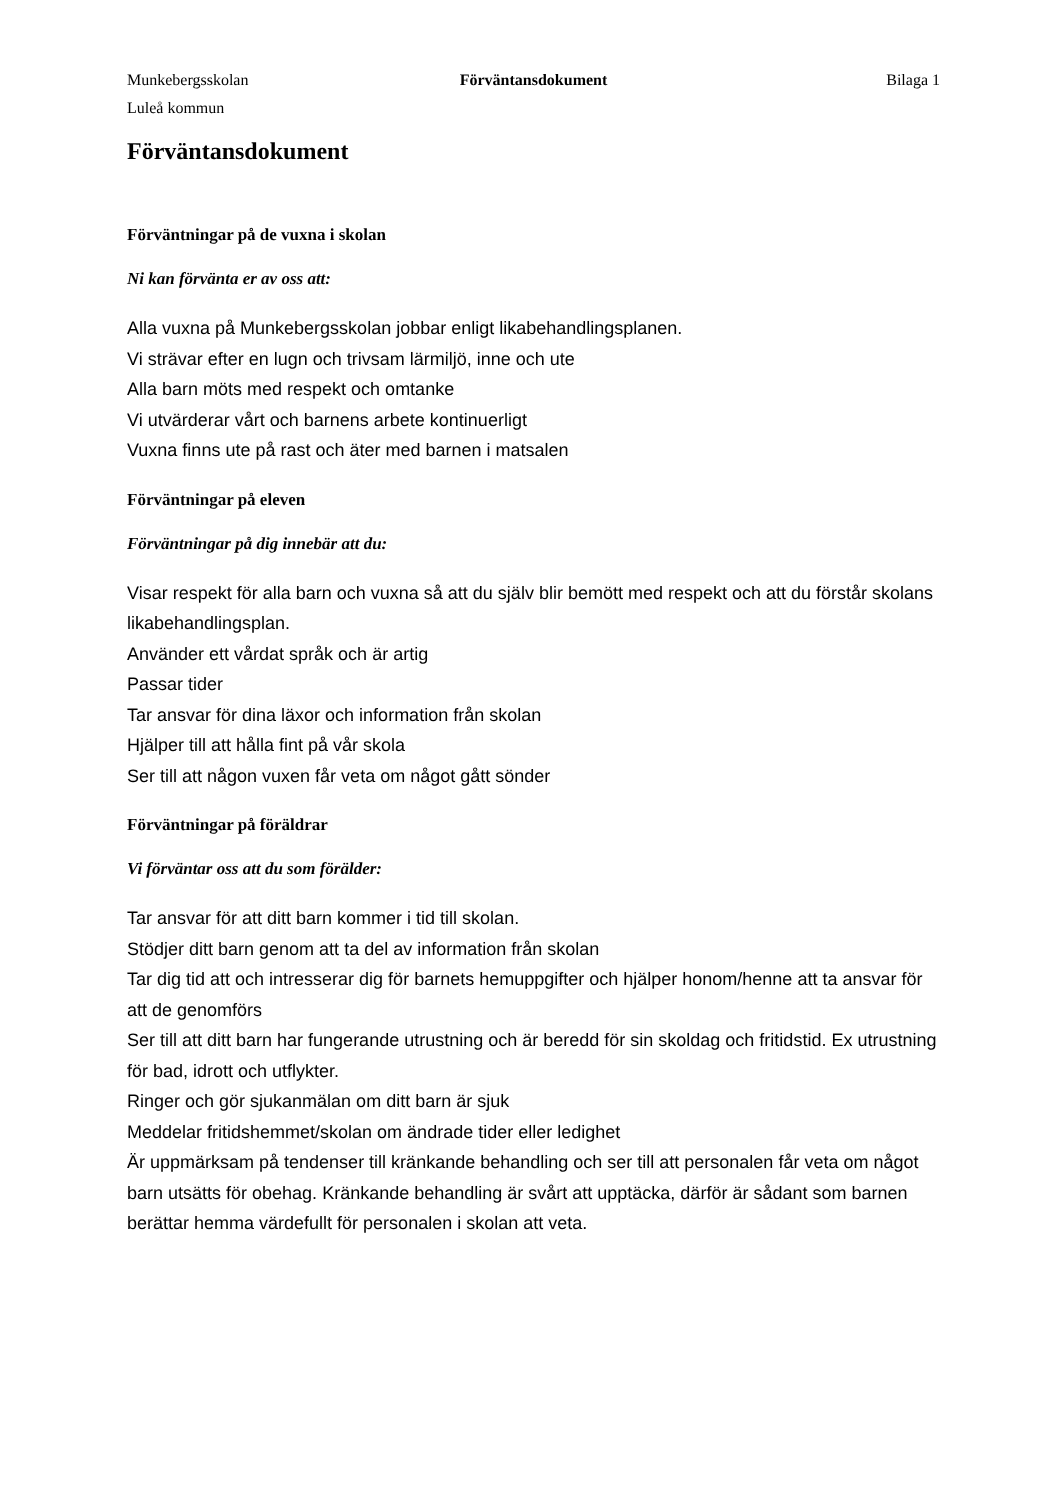Munkebergsskolan
Luleå kommun
Förväntansdokument Bilaga 1
Förväntansdokument
Förväntningar på de vuxna i skolan
Ni kan förvänta er av oss att:
Alla vuxna på Munkebergsskolan jobbar enligt likabehandlingsplanen.
Vi strävar efter en lugn och trivsam lärmiljö, inne och ute
Alla barn möts med respekt och omtanke
Vi utvärderar vårt och barnens arbete kontinuerligt
Vuxna finns ute på rast och äter med barnen i matsalen
Förväntningar på eleven
Förväntningar på dig innebär att du:
Visar respekt för alla barn och vuxna så att du själv blir bemött med respekt och att du förstår skolans likabehandlingsplan.
Använder ett vårdat språk och är artig
Passar tider
Tar ansvar för dina läxor och information från skolan
Hjälper till att hålla fint på vår skola
Ser till att någon vuxen får veta om något gått sönder
Förväntningar på föräldrar
Vi förväntar oss att du som förälder:
Tar ansvar för att ditt barn kommer i tid till skolan.
Stödjer ditt barn genom att ta del av information från skolan
Tar dig tid att och intresserar dig för barnets hemuppgifter och hjälper honom/henne att ta ansvar för att de genomförs
Ser till att ditt barn har fungerande utrustning och är beredd för sin skoldag och fritidstid. Ex utrustning för bad, idrott och utflykter.
Ringer och gör sjukanmälan om ditt barn är sjuk
Meddelar fritidshemmet/skolan om ändrade tider eller ledighet
Är uppmärksam på tendenser till kränkande behandling och ser till att personalen får veta om något barn utsätts för obehag. Kränkande behandling är svårt att upptäcka, därför är sådant som barnen berättar hemma värdefullt för personalen i skolan att veta.